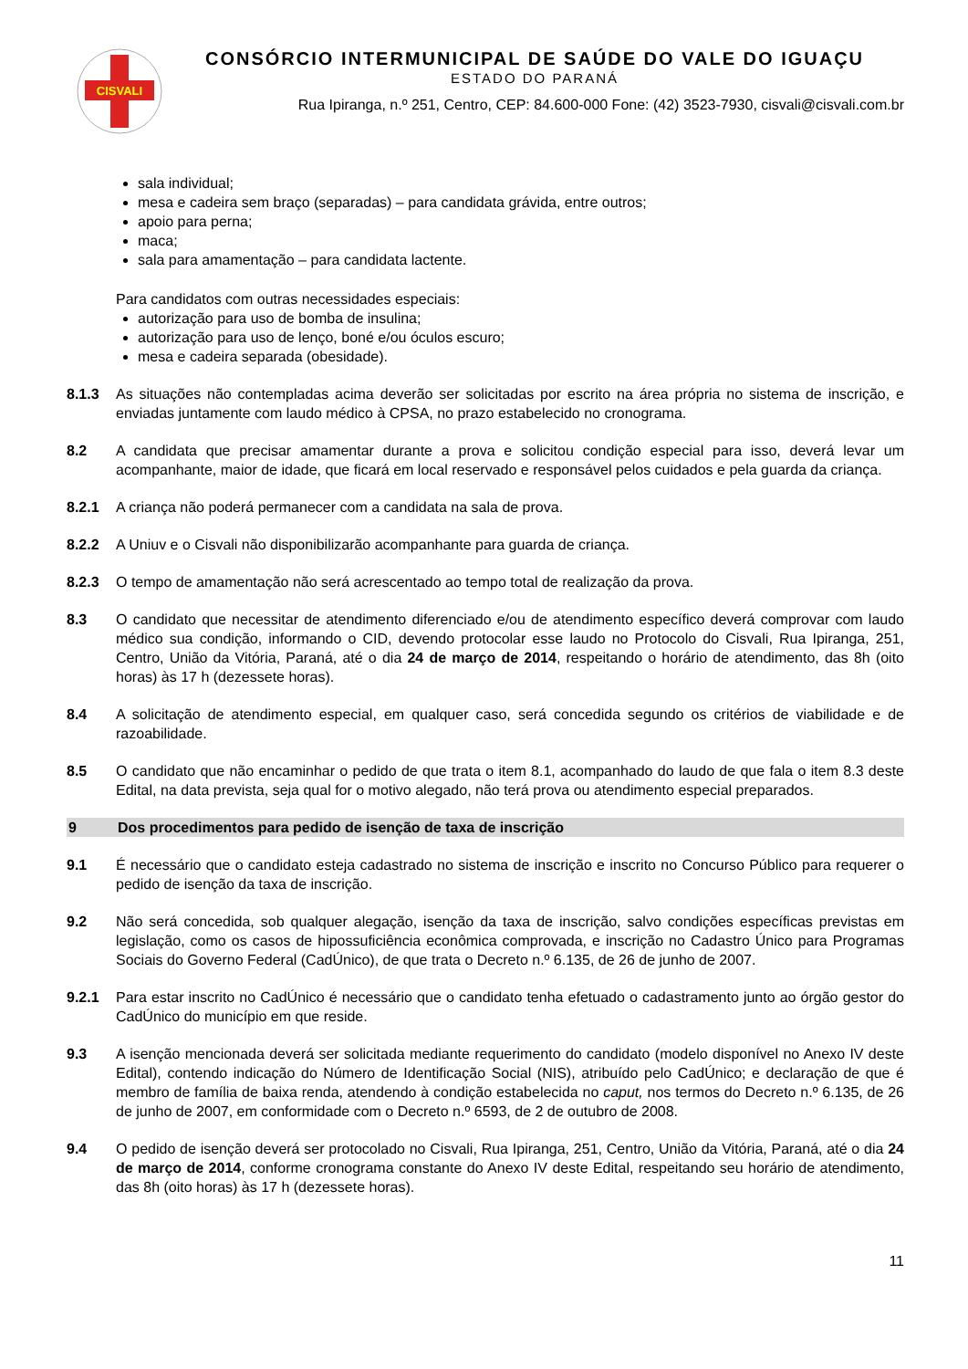CISVALI
CONSÓRCIO INTERMUNICIPAL DE SAÚDE DO VALE DO IGUAÇU
ESTADO DO PARANÁ
Rua Ipiranga, n.º 251, Centro, CEP: 84.600-000 Fone: (42) 3523-7930, cisvali@cisvali.com.br
sala individual;
mesa e cadeira sem braço (separadas) – para candidata grávida, entre outros;
apoio para perna;
maca;
sala para amamentação – para candidata lactente.
Para candidatos com outras necessidades especiais:
autorização para uso de bomba de insulina;
autorização para uso de lenço, boné e/ou óculos escuro;
mesa e cadeira separada (obesidade).
8.1.3 As situações não contempladas acima deverão ser solicitadas por escrito na área própria no sistema de inscrição, e enviadas juntamente com laudo médico à CPSA, no prazo estabelecido no cronograma.
8.2 A candidata que precisar amamentar durante a prova e solicitou condição especial para isso, deverá levar um acompanhante, maior de idade, que ficará em local reservado e responsável pelos cuidados e pela guarda da criança.
8.2.1 A criança não poderá permanecer com a candidata na sala de prova.
8.2.2 A Uniuv e o Cisvali não disponibilizarão acompanhante para guarda de criança.
8.2.3 O tempo de amamentação não será acrescentado ao tempo total de realização da prova.
8.3 O candidato que necessitar de atendimento diferenciado e/ou de atendimento específico deverá comprovar com laudo médico sua condição, informando o CID, devendo protocolar esse laudo no Protocolo do Cisvali, Rua Ipiranga, 251, Centro, União da Vitória, Paraná, até o dia 24 de março de 2014, respeitando o horário de atendimento, das 8h (oito horas) às 17 h (dezessete horas).
8.4 A solicitação de atendimento especial, em qualquer caso, será concedida segundo os critérios de viabilidade e de razoabilidade.
8.5 O candidato que não encaminhar o pedido de que trata o item 8.1, acompanhado do laudo de que fala o item 8.3 deste Edital, na data prevista, seja qual for o motivo alegado, não terá prova ou atendimento especial preparados.
9 Dos procedimentos para pedido de isenção de taxa de inscrição
9.1 É necessário que o candidato esteja cadastrado no sistema de inscrição e inscrito no Concurso Público para requerer o pedido de isenção da taxa de inscrição.
9.2 Não será concedida, sob qualquer alegação, isenção da taxa de inscrição, salvo condições específicas previstas em legislação, como os casos de hipossuficiência econômica comprovada, e inscrição no Cadastro Único para Programas Sociais do Governo Federal (CadÚnico), de que trata o Decreto n.º 6.135, de 26 de junho de 2007.
9.2.1 Para estar inscrito no CadÚnico é necessário que o candidato tenha efetuado o cadastramento junto ao órgão gestor do CadÚnico do município em que reside.
9.3 A isenção mencionada deverá ser solicitada mediante requerimento do candidato (modelo disponível no Anexo IV deste Edital), contendo indicação do Número de Identificação Social (NIS), atribuído pelo CadÚnico; e declaração de que é membro de família de baixa renda, atendendo à condição estabelecida no caput, nos termos do Decreto n.º 6.135, de 26 de junho de 2007, em conformidade com o Decreto n.º 6593, de 2 de outubro de 2008.
9.4 O pedido de isenção deverá ser protocolado no Cisvali, Rua Ipiranga, 251, Centro, União da Vitória, Paraná, até o dia 24 de março de 2014, conforme cronograma constante do Anexo IV deste Edital, respeitando seu horário de atendimento, das 8h (oito horas) às 17 h (dezessete horas).
11